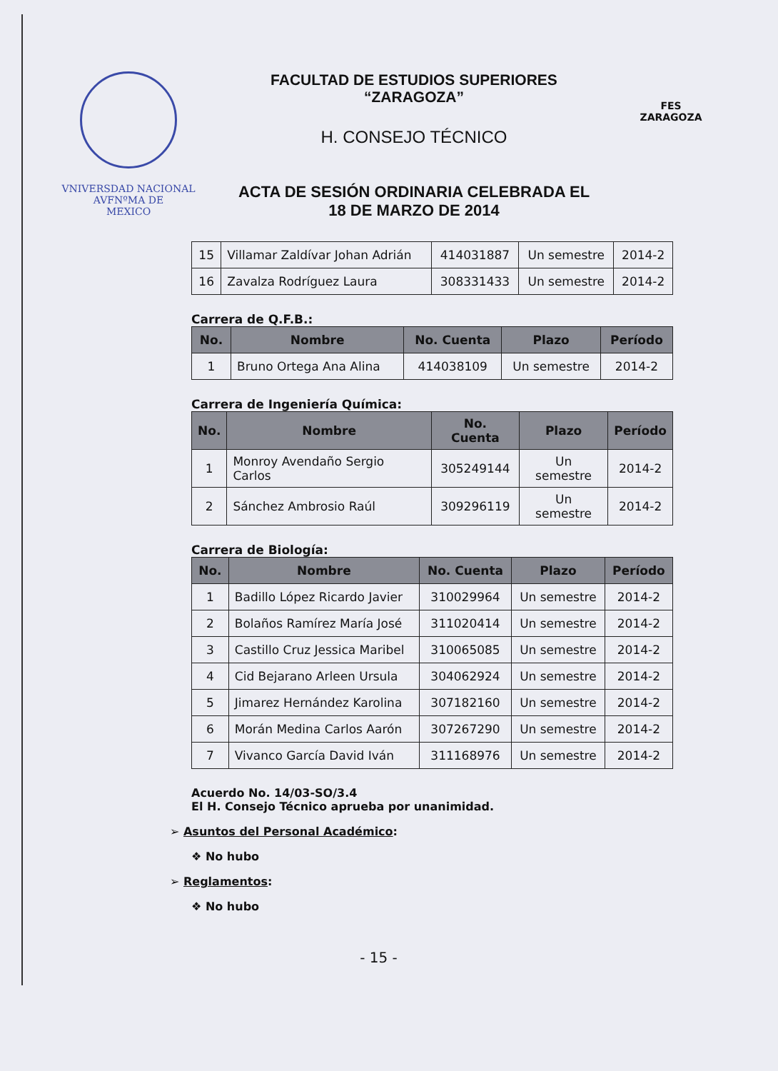VNIVERSDAD NACIONAL
AVFNºMA DE
MEXICO
FACULTAD DE ESTUDIOS SUPERIORES
“ZARAGOZA”
H. CONSEJO TÉCNICO
ACTA DE SESIÓN ORDINARIA CELEBRADA EL
18 DE MARZO DE 2014
FES
ZARAGOZA
| 15 | Villamar Zaldívar Johan Adrián | 414031887 | Un semestre | 2014-2 |
| 16 | Zavalza Rodríguez Laura | 308331433 | Un semestre | 2014-2 |
Carrera de Q.F.B.:
| No. | Nombre | No. Cuenta | Plazo | Período |
| --- | --- | --- | --- | --- |
| 1 | Bruno Ortega Ana Alina | 414038109 | Un semestre | 2014-2 |
Carrera de Ingeniería Química:
| No. | Nombre | No. Cuenta | Plazo | Período |
| --- | --- | --- | --- | --- |
| 1 | Monroy Avendaño Sergio Carlos | 305249144 | Un semestre | 2014-2 |
| 2 | Sánchez Ambrosio Raúl | 309296119 | Un semestre | 2014-2 |
Carrera de Biología:
| No. | Nombre | No. Cuenta | Plazo | Período |
| --- | --- | --- | --- | --- |
| 1 | Badillo López Ricardo Javier | 310029964 | Un semestre | 2014-2 |
| 2 | Bolaños Ramírez María José | 311020414 | Un semestre | 2014-2 |
| 3 | Castillo Cruz Jessica Maribel | 310065085 | Un semestre | 2014-2 |
| 4 | Cid Bejarano Arleen Ursula | 304062924 | Un semestre | 2014-2 |
| 5 | Jimarez Hernández Karolina | 307182160 | Un semestre | 2014-2 |
| 6 | Morán Medina Carlos Aarón | 307267290 | Un semestre | 2014-2 |
| 7 | Vivanco García David Iván | 311168976 | Un semestre | 2014-2 |
Acuerdo No. 14/03-SO/3.4
El H. Consejo Técnico aprueba por unanimidad.
➢ Asuntos del Personal Académico:
❖ No hubo
➢ Reglamentos:
❖ No hubo
- 15 -